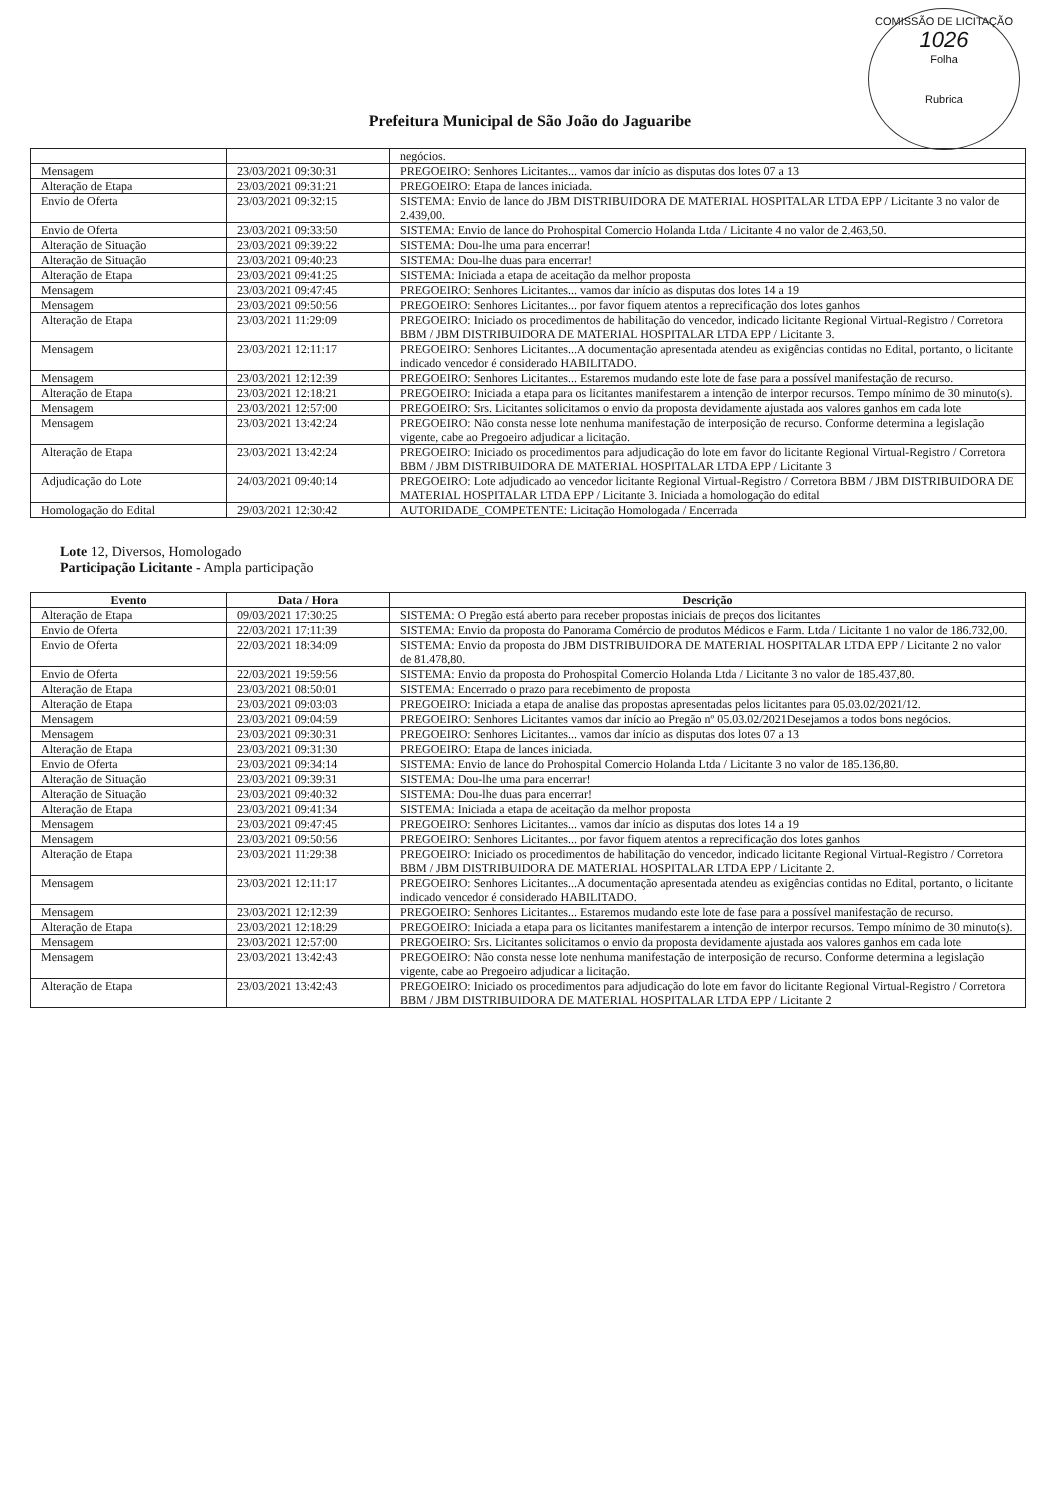COMISSÃO DE LICITAÇÃO
1026
Folha
Rubrica
Prefeitura Municipal de São João do Jaguaribe
| | | negócios. |
| Mensagem | 23/03/2021 09:30:31 | PREGOEIRO: Senhores Licitantes... vamos dar início as disputas dos lotes 07 a 13 |
| Alteração de Etapa | 23/03/2021 09:31:21 | PREGOEIRO: Etapa de lances iniciada. |
| Envio de Oferta | 23/03/2021 09:32:15 | SISTEMA: Envio de lance do JBM DISTRIBUIDORA DE MATERIAL HOSPITALAR LTDA EPP / Licitante 3 no valor de 2.439,00. |
| Envio de Oferta | 23/03/2021 09:33:50 | SISTEMA: Envio de lance do Prohospital Comercio Holanda Ltda / Licitante 4 no valor de 2.463,50. |
| Alteração de Situação | 23/03/2021 09:39:22 | SISTEMA: Dou-lhe uma para encerrar! |
| Alteração de Situação | 23/03/2021 09:40:23 | SISTEMA: Dou-lhe duas para encerrar! |
| Alteração de Etapa | 23/03/2021 09:41:25 | SISTEMA: Iniciada a etapa de aceitação da melhor proposta |
| Mensagem | 23/03/2021 09:47:45 | PREGOEIRO: Senhores Licitantes... vamos dar início as disputas dos lotes 14 a 19 |
| Mensagem | 23/03/2021 09:50:56 | PREGOEIRO: Senhores Licitantes... por favor fiquem atentos a reprecificação dos lotes ganhos |
| Alteração de Etapa | 23/03/2021 11:29:09 | PREGOEIRO: Iniciado os procedimentos de habilitação do vencedor, indicado licitante Regional Virtual-Registro / Corretora BBM / JBM DISTRIBUIDORA DE MATERIAL HOSPITALAR LTDA EPP / Licitante 3. |
| Mensagem | 23/03/2021 12:11:17 | PREGOEIRO: Senhores Licitantes...A documentação apresentada atendeu as exigências contidas no Edital, portanto, o licitante indicado vencedor é considerado HABILITADO. |
| Mensagem | 23/03/2021 12:12:39 | PREGOEIRO: Senhores Licitantes... Estaremos mudando este lote de fase para a possível manifestação de recurso. |
| Alteração de Etapa | 23/03/2021 12:18:21 | PREGOEIRO: Iniciada a etapa para os licitantes manifestarem a intenção de interpor recursos. Tempo mínimo de 30 minuto(s). |
| Mensagem | 23/03/2021 12:57:00 | PREGOEIRO: Srs. Licitantes solicitamos o envio da proposta devidamente ajustada aos valores ganhos em cada lote |
| Mensagem | 23/03/2021 13:42:24 | PREGOEIRO: Não consta nesse lote nenhuma manifestação de interposição de recurso. Conforme determina a legislação vigente, cabe ao Pregoeiro adjudicar a licitação. |
| Alteração de Etapa | 23/03/2021 13:42:24 | PREGOEIRO: Iniciado os procedimentos para adjudicação do lote em favor do licitante Regional Virtual-Registro / Corretora BBM / JBM DISTRIBUIDORA DE MATERIAL HOSPITALAR LTDA EPP / Licitante 3 |
| Adjudicação do Lote | 24/03/2021 09:40:14 | PREGOEIRO: Lote adjudicado ao vencedor licitante Regional Virtual-Registro / Corretora BBM / JBM DISTRIBUIDORA DE MATERIAL HOSPITALAR LTDA EPP / Licitante 3. Iniciada a homologação do edital |
| Homologação do Edital | 29/03/2021 12:30:42 | AUTORIDADE_COMPETENTE: Licitação Homologada / Encerrada |
Lote 12, Diversos, Homologado
Participação Licitante - Ampla participação
| Evento | Data / Hora | Descrição |
| --- | --- | --- |
| Alteração de Etapa | 09/03/2021 17:30:25 | SISTEMA: O Pregão está aberto para receber propostas iniciais de preços dos licitantes |
| Envio de Oferta | 22/03/2021 17:11:39 | SISTEMA: Envio da proposta do Panorama Comércio de produtos Médicos e Farm. Ltda / Licitante 1 no valor de 186.732,00. |
| Envio de Oferta | 22/03/2021 18:34:09 | SISTEMA: Envio da proposta do JBM DISTRIBUIDORA DE MATERIAL HOSPITALAR LTDA EPP / Licitante 2 no valor de 81.478,80. |
| Envio de Oferta | 22/03/2021 19:59:56 | SISTEMA: Envio da proposta do Prohospital Comercio Holanda Ltda / Licitante 3 no valor de 185.437,80. |
| Alteração de Etapa | 23/03/2021 08:50:01 | SISTEMA: Encerrado o prazo para recebimento de proposta |
| Alteração de Etapa | 23/03/2021 09:03:03 | PREGOEIRO: Iniciada a etapa de analise das propostas apresentadas pelos licitantes para 05.03.02/2021/12. |
| Mensagem | 23/03/2021 09:04:59 | PREGOEIRO: Senhores Licitantes vamos dar início ao Pregão nº 05.03.02/2021Desejamos a todos bons negócios. |
| Mensagem | 23/03/2021 09:30:31 | PREGOEIRO: Senhores Licitantes... vamos dar início as disputas dos lotes 07 a 13 |
| Alteração de Etapa | 23/03/2021 09:31:30 | PREGOEIRO: Etapa de lances iniciada. |
| Envio de Oferta | 23/03/2021 09:34:14 | SISTEMA: Envio de lance do Prohospital Comercio Holanda Ltda / Licitante 3 no valor de 185.136,80. |
| Alteração de Situação | 23/03/2021 09:39:31 | SISTEMA: Dou-lhe uma para encerrar! |
| Alteração de Situação | 23/03/2021 09:40:32 | SISTEMA: Dou-lhe duas para encerrar! |
| Alteração de Etapa | 23/03/2021 09:41:34 | SISTEMA: Iniciada a etapa de aceitação da melhor proposta |
| Mensagem | 23/03/2021 09:47:45 | PREGOEIRO: Senhores Licitantes... vamos dar início as disputas dos lotes 14 a 19 |
| Mensagem | 23/03/2021 09:50:56 | PREGOEIRO: Senhores Licitantes... por favor fiquem atentos a reprecificação dos lotes ganhos |
| Alteração de Etapa | 23/03/2021 11:29:38 | PREGOEIRO: Iniciado os procedimentos de habilitação do vencedor, indicado licitante Regional Virtual-Registro / Corretora BBM / JBM DISTRIBUIDORA DE MATERIAL HOSPITALAR LTDA EPP / Licitante 2. |
| Mensagem | 23/03/2021 12:11:17 | PREGOEIRO: Senhores Licitantes...A documentação apresentada atendeu as exigências contidas no Edital, portanto, o licitante indicado vencedor é considerado HABILITADO. |
| Mensagem | 23/03/2021 12:12:39 | PREGOEIRO: Senhores Licitantes... Estaremos mudando este lote de fase para a possível manifestação de recurso. |
| Alteração de Etapa | 23/03/2021 12:18:29 | PREGOEIRO: Iniciada a etapa para os licitantes manifestarem a intenção de interpor recursos. Tempo mínimo de 30 minuto(s). |
| Mensagem | 23/03/2021 12:57:00 | PREGOEIRO: Srs. Licitantes solicitamos o envio da proposta devidamente ajustada aos valores ganhos em cada lote |
| Mensagem | 23/03/2021 13:42:43 | PREGOEIRO: Não consta nesse lote nenhuma manifestação de interposição de recurso. Conforme determina a legislação vigente, cabe ao Pregoeiro adjudicar a licitação. |
| Alteração de Etapa | 23/03/2021 13:42:43 | PREGOEIRO: Iniciado os procedimentos para adjudicação do lote em favor do licitante Regional Virtual-Registro / Corretora BBM / JBM DISTRIBUIDORA DE MATERIAL HOSPITALAR LTDA EPP / Licitante 2 |